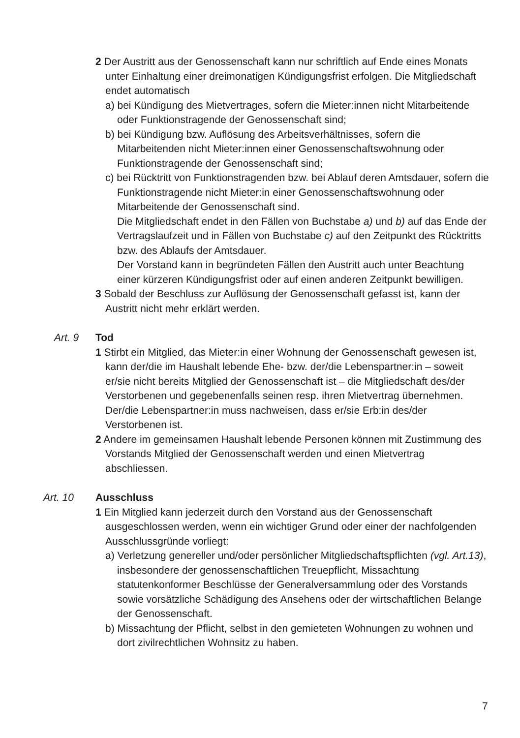2 Der Austritt aus der Genossenschaft kann nur schriftlich auf Ende eines Monats unter Einhaltung einer dreimonatigen Kündigungsfrist erfolgen. Die Mitgliedschaft endet automatisch
a) bei Kündigung des Mietvertrages, sofern die Mieter:innen nicht Mitarbeitende oder Funktionstragende der Genossenschaft sind;
b) bei Kündigung bzw. Auflösung des Arbeitsverhältnisses, sofern die Mitarbeitenden nicht Mieter:innen einer Genossenschaftswohnung oder Funktionstragende der Genossenschaft sind;
c) bei Rücktritt von Funktionstragenden bzw. bei Ablauf deren Amtsdauer, sofern die Funktionstragende nicht Mieter:in einer Genossenschafts­wohnung oder Mitarbeitende der Genossenschaft sind.
Die Mitgliedschaft endet in den Fällen von Buchstabe a) und b) auf das Ende der Vertragslaufzeit und in Fällen von Buchstabe c) auf den Zeitpunkt des Rücktritts bzw. des Ablaufs der Amtsdauer.
Der Vorstand kann in begründeten Fällen den Austritt auch unter Beachtung einer kürzeren Kündigungsfrist oder auf einen anderen Zeitpunkt bewilligen.
3 Sobald der Beschluss zur Auflösung der Genossenschaft gefasst ist, kann der Austritt nicht mehr erklärt werden.
Art. 9 Tod
1 Stirbt ein Mitglied, das Mieter:in einer Wohnung der Genossenschaft gewesen ist, kann der/die im Haushalt lebende Ehe- bzw. der/die Lebens­partner:in – soweit er/sie nicht bereits Mitglied der Genossenschaft ist – die Mitgliedschaft des/der Verstorbenen und gegebenenfalls seinen resp. ihren Mietvertrag übernehmen. Der/die Lebenspartner:in muss nachweisen, dass er/sie Erb:in des/der Verstorbenen ist.
2 Andere im gemeinsamen Haushalt lebende Personen können mit Zustimmung des Vorstands Mitglied der Genossenschaft werden und einen Mietvertrag abschliessen.
Art. 10 Ausschluss
1 Ein Mitglied kann jederzeit durch den Vorstand aus der Genossenschaft ausgeschlossen werden, wenn ein wichtiger Grund oder einer der nach­folgenden Ausschlussgründe vorliegt:
a) Verletzung genereller und/oder persönlicher Mitgliedschaftspflichten (vgl. Art.13), insbesondere der genossenschaftlichen Treuepflicht, Missachtung statutenkonformer Beschlüsse der Generalversammlung oder des Vorstands sowie vorsätzliche Schädigung des Ansehens oder der wirtschaftlichen Belange der Genossenschaft.
b) Missachtung der Pflicht, selbst in den gemieteten Wohnungen zu wohnen und dort zivilrechtlichen Wohnsitz zu haben.
7